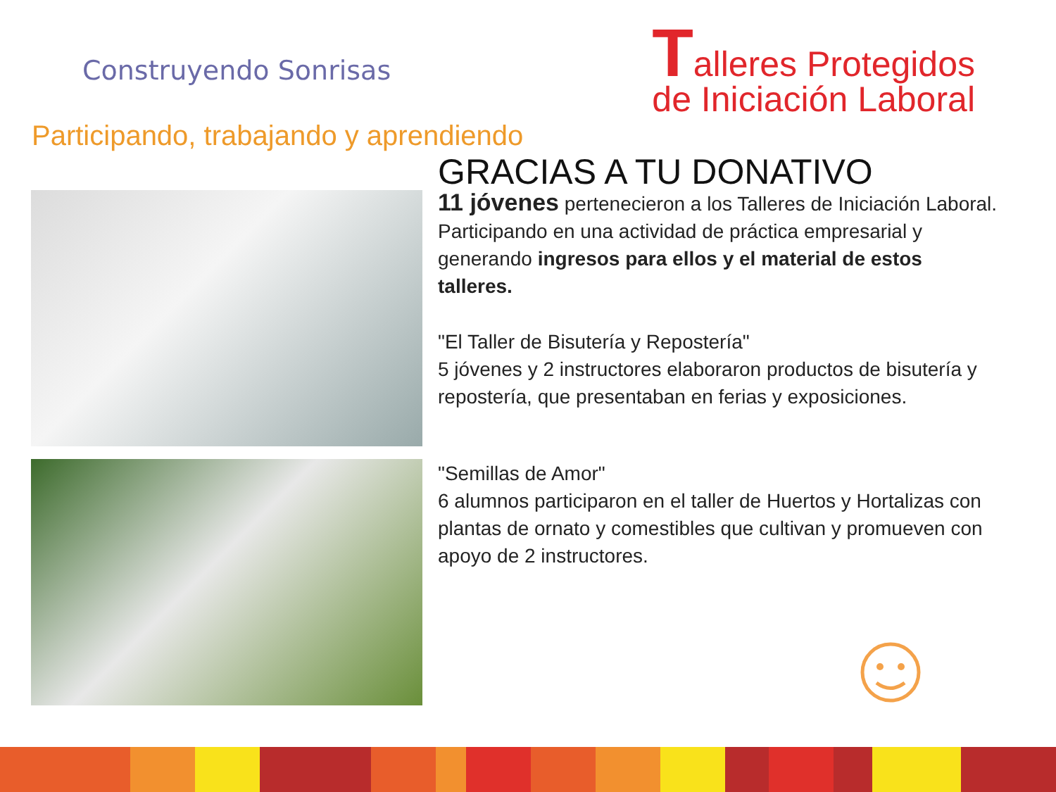Construyendo Sonrisas
Participando, trabajando y aprendiendo
Talleres Protegidos
de Iniciación Laboral
GRACIAS A TU DONATIVO
11 jóvenes pertenecieron a los Talleres de Iniciación Laboral.
Participando en una actividad de práctica empresarial y generando ingresos para ellos y el material de estos talleres.
"El Taller de Bisutería y Repostería"
5 jóvenes y 2 instructores elaboraron productos de bisutería y repostería, que presentaban en ferias y exposiciones.
"Semillas de Amor"
6 alumnos participaron en el taller de Huertos y Hortalizas con plantas de ornato y comestibles que cultivan y promueven con apoyo de 2 instructores.